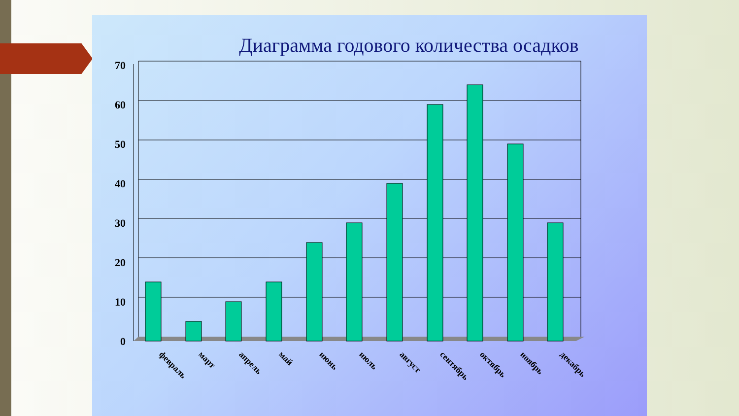Диаграмма годового количества осадков
70
60
50
40
30
20
10
0
февраль
март
апрель
май
июнь
июль
август
сентябрь
октябрь
ноябрь
декабрь